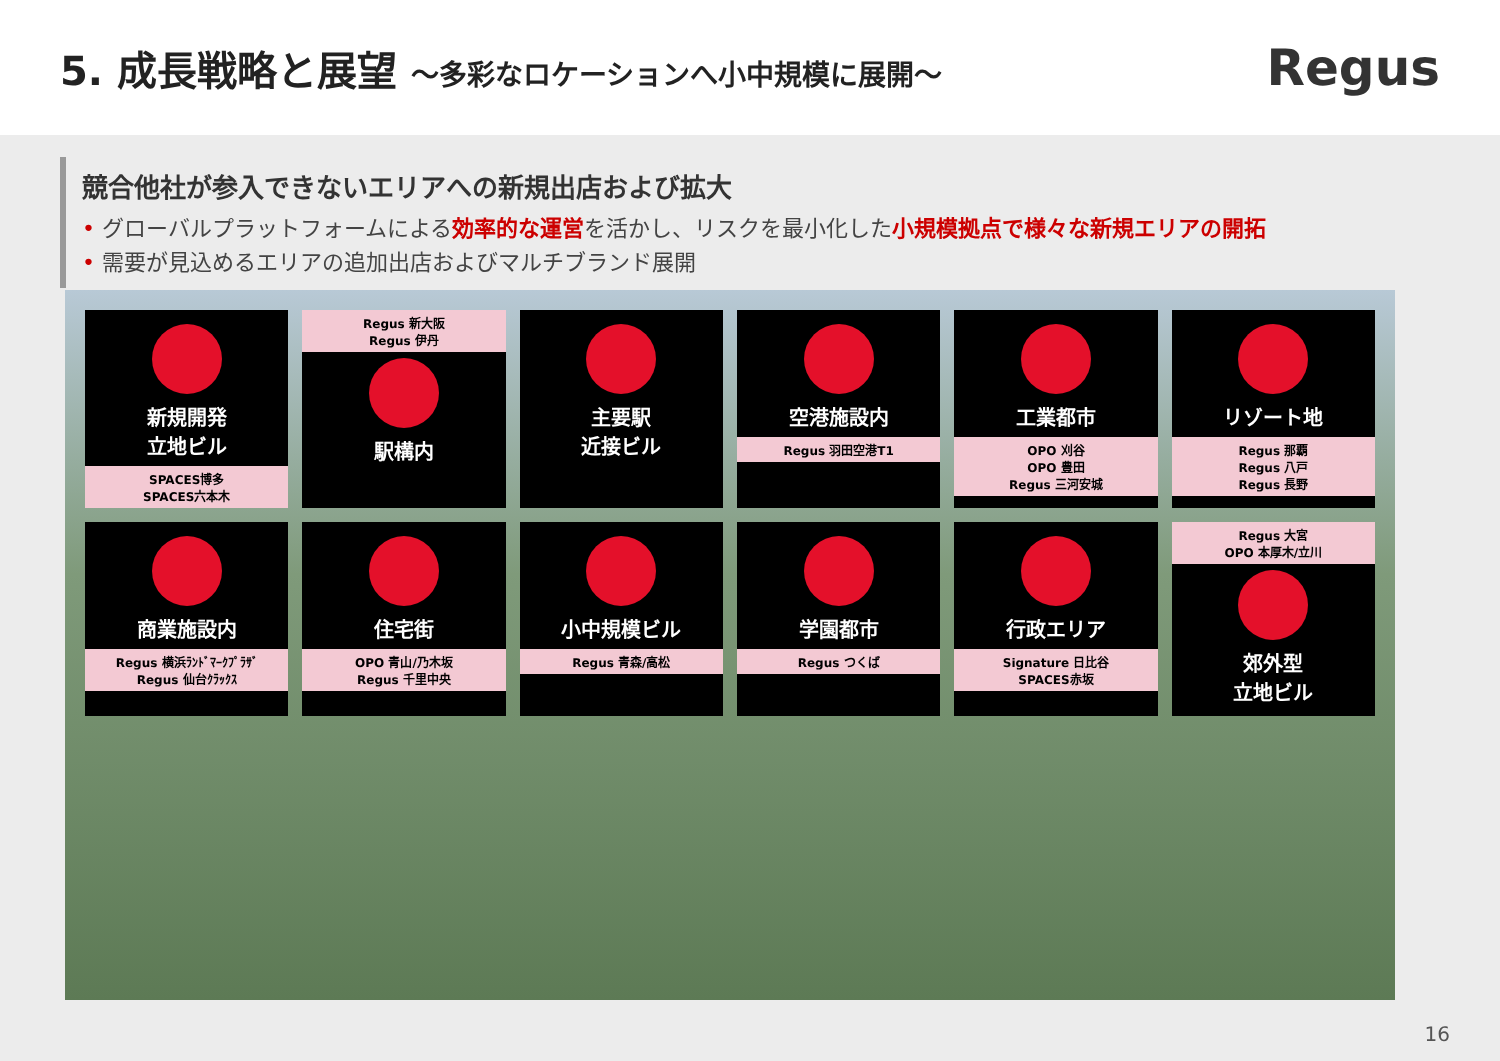5. 成長戦略と展望 ～多彩なロケーションへ小中規模に展開～
Regus
競合他社が参入できないエリアへの新規出店および拡大
• グローバルプラットフォームによる効率的な運営を活かし、リスクを最小化した小規模拠点で様々な新規エリアの開拓
• 需要が見込めるエリアの追加出店およびマルチブランド展開
新規開発
立地ビル
SPACES博多
SPACES六本木
Regus 新大阪
Regus 伊丹
駅構内
主要駅
近接ビル
空港施設内
Regus 羽田空港T1
工業都市
OPO 刈谷
OPO 豊田
Regus 三河安城
リゾート地
Regus 那覇
Regus 八戸
Regus 長野
商業施設内
Regus 横浜ﾗﾝﾄﾞﾏｰｸﾌﾟﾗｻﾞ
Regus 仙台ｸﾗｯｸｽ
住宅街
OPO 青山/乃木坂
Regus 千里中央
小中規模ビル
Regus 青森/高松
学園都市
Regus つくば
行政エリア
Signature 日比谷
SPACES赤坂
Regus 大宮
OPO 本厚木/立川
郊外型
立地ビル
16